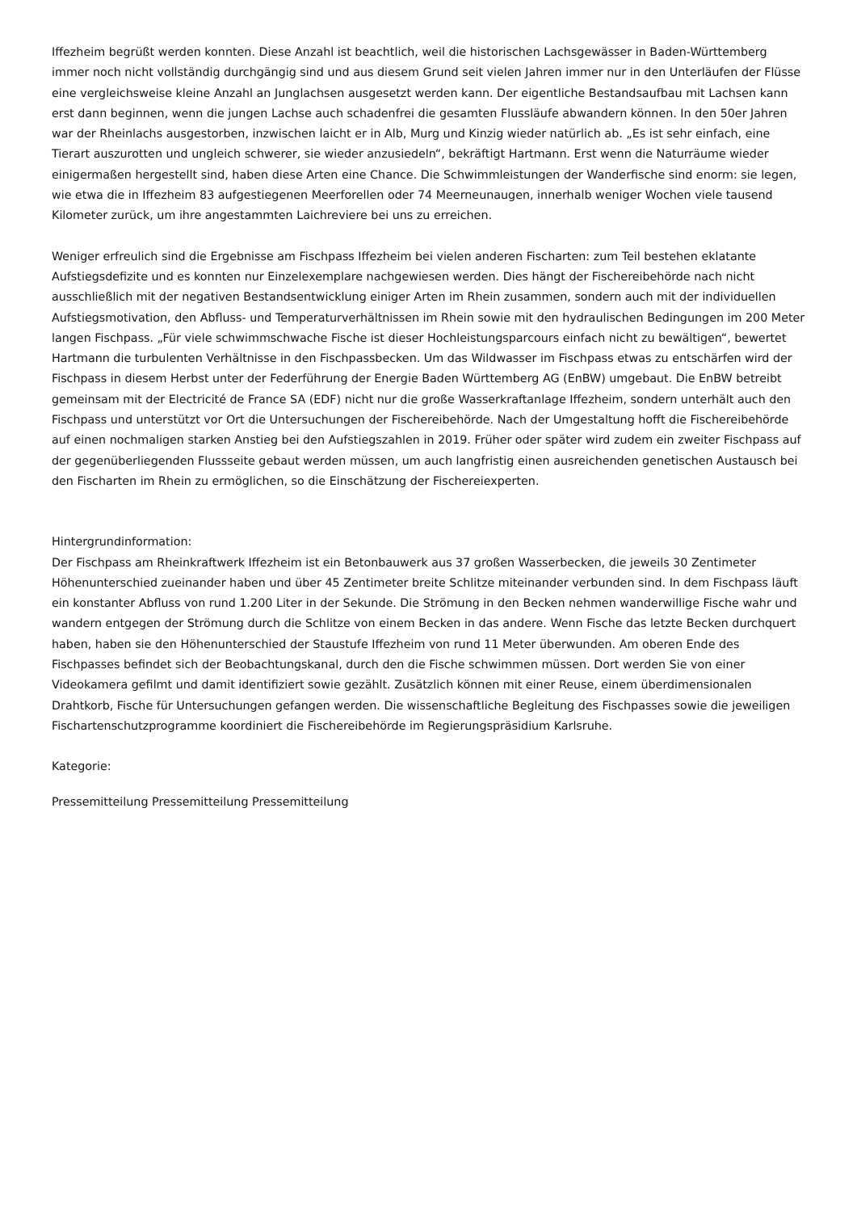Iffezheim begrüßt werden konnten. Diese Anzahl ist beachtlich, weil die historischen Lachsgewässer in Baden-Württemberg immer noch nicht vollständig durchgängig sind und aus diesem Grund seit vielen Jahren immer nur in den Unterläufen der Flüsse eine vergleichsweise kleine Anzahl an Junglachsen ausgesetzt werden kann. Der eigentliche Bestandsaufbau mit Lachsen kann erst dann beginnen, wenn die jungen Lachse auch schadenfrei die gesamten Flussläufe abwandern können. In den 50er Jahren war der Rheinlachs ausgestorben, inzwischen laicht er in Alb, Murg und Kinzig wieder natürlich ab. „Es ist sehr einfach, eine Tierart auszurotten und ungleich schwerer, sie wieder anzusiedeln“, bekräftigt Hartmann. Erst wenn die Naturräume wieder einigermaßen hergestellt sind, haben diese Arten eine Chance. Die Schwimmleistungen der Wanderfische sind enorm: sie legen, wie etwa die in Iffezheim 83 aufgestiegenen Meerforellen oder 74 Meerneunaugen, innerhalb weniger Wochen viele tausend Kilometer zurück, um ihre angestammten Laichreviere bei uns zu erreichen.
Weniger erfreulich sind die Ergebnisse am Fischpass Iffezheim bei vielen anderen Fischarten: zum Teil bestehen eklatante Aufstiegsdefizite und es konnten nur Einzelexemplare nachgewiesen werden. Dies hängt der Fischereibehörde nach nicht ausschließlich mit der negativen Bestandsentwicklung einiger Arten im Rhein zusammen, sondern auch mit der individuellen Aufstiegsmotivation, den Abfluss- und Temperaturverhältnissen im Rhein sowie mit den hydraulischen Bedingungen im 200 Meter langen Fischpass. „Für viele schwimmschwache Fische ist dieser Hochleistungsparcours einfach nicht zu bewältigen“, bewertet Hartmann die turbulenten Verhältnisse in den Fischpassbecken. Um das Wildwasser im Fischpass etwas zu entschärfen wird der Fischpass in diesem Herbst unter der Federführung der Energie Baden Württemberg AG (EnBW) umgebaut. Die EnBW betreibt gemeinsam mit der Electricité de France SA (EDF) nicht nur die große Wasserkraftanlage Iffezheim, sondern unterhält auch den Fischpass und unterstützt vor Ort die Untersuchungen der Fischereibehörde. Nach der Umgestaltung hofft die Fischereibehörde auf einen nochmaligen starken Anstieg bei den Aufstiegszahlen in 2019. Früher oder später wird zudem ein zweiter Fischpass auf der gegenüberliegenden Flussseite gebaut werden müssen, um auch langfristig einen ausreichenden genetischen Austausch bei den Fischarten im Rhein zu ermöglichen, so die Einschätzung der Fischereiexperten.
Hintergrundinformation:
Der Fischpass am Rheinkraftwerk Iffezheim ist ein Betonbauwerk aus 37 großen Wasserbecken, die jeweils 30 Zentimeter Höhenunterschied zueinander haben und über 45 Zentimeter breite Schlitze miteinander verbunden sind. In dem Fischpass läuft ein konstanter Abfluss von rund 1.200 Liter in der Sekunde. Die Strömung in den Becken nehmen wanderwillige Fische wahr und wandern entgegen der Strömung durch die Schlitze von einem Becken in das andere. Wenn Fische das letzte Becken durchquert haben, haben sie den Höhenunterschied der Staustufe Iffezheim von rund 11 Meter überwunden. Am oberen Ende des Fischpasses befindet sich der Beobachtungskanal, durch den die Fische schwimmen müssen. Dort werden Sie von einer Videokamera gefilmt und damit identifiziert sowie gezählt. Zusätzlich können mit einer Reuse, einem überdimensionalen Drahtkorb, Fische für Untersuchungen gefangen werden. Die wissenschaftliche Begleitung des Fischpasses sowie die jeweiligen Fischartenschutzprogramme koordiniert die Fischereibehörde im Regierungspräsidium Karlsruhe.
Kategorie:
Pressemitteilung Pressemitteilung Pressemitteilung